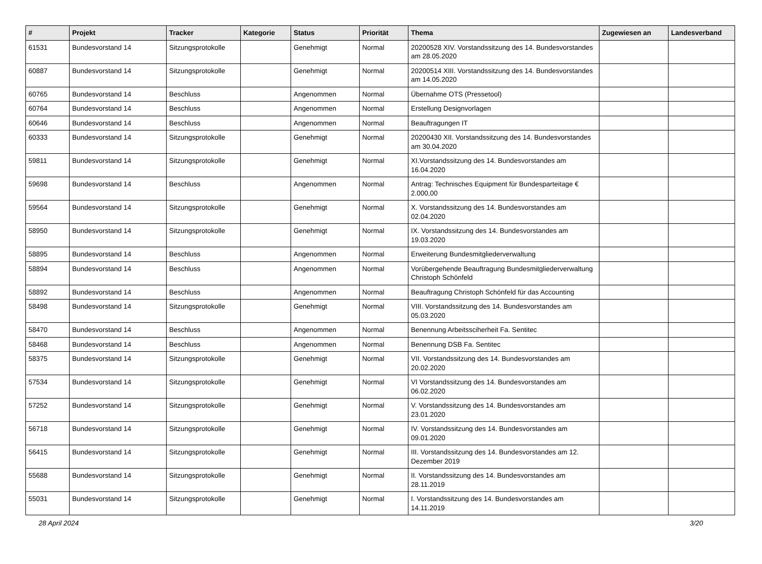| # | Projekt | Tracker | Kategorie | Status | Priorität | Thema | Zugewiesen an | Landesverband |
| --- | --- | --- | --- | --- | --- | --- | --- | --- |
| 61531 | Bundesvorstand 14 | Sitzungsprotokolle | | Genehmigt | Normal | 20200528 XIV. Vorstandssitzung des 14. Bundesvorstandes am 28.05.2020 | | |
| 60887 | Bundesvorstand 14 | Sitzungsprotokolle | | Genehmigt | Normal | 20200514 XIII. Vorstandssitzung des 14. Bundesvorstandes am 14.05.2020 | | |
| 60765 | Bundesvorstand 14 | Beschluss | | Angenommen | Normal | Übernahme OTS (Pressetool) | | |
| 60764 | Bundesvorstand 14 | Beschluss | | Angenommen | Normal | Erstellung Designvorlagen | | |
| 60646 | Bundesvorstand 14 | Beschluss | | Angenommen | Normal | Beauftragungen IT | | |
| 60333 | Bundesvorstand 14 | Sitzungsprotokolle | | Genehmigt | Normal | 20200430 XII. Vorstandssitzung des 14. Bundesvorstandes am 30.04.2020 | | |
| 59811 | Bundesvorstand 14 | Sitzungsprotokolle | | Genehmigt | Normal | XI.Vorstandssitzung des 14. Bundesvorstandes am 16.04.2020 | | |
| 59698 | Bundesvorstand 14 | Beschluss | | Angenommen | Normal | Antrag: Technisches Equipment für Bundesparteitage € 2.000,00 | | |
| 59564 | Bundesvorstand 14 | Sitzungsprotokolle | | Genehmigt | Normal | X. Vorstandssitzung des 14. Bundesvorstandes am 02.04.2020 | | |
| 58950 | Bundesvorstand 14 | Sitzungsprotokolle | | Genehmigt | Normal | IX. Vorstandssitzung des 14. Bundesvorstandes am 19.03.2020 | | |
| 58895 | Bundesvorstand 14 | Beschluss | | Angenommen | Normal | Erweiterung Bundesmitgliederverwaltung | | |
| 58894 | Bundesvorstand 14 | Beschluss | | Angenommen | Normal | Vorübergehende Beauftragung Bundesmitgliederverwaltung Christoph Schönfeld | | |
| 58892 | Bundesvorstand 14 | Beschluss | | Angenommen | Normal | Beauftragung Christoph Schönfeld für das Accounting | | |
| 58498 | Bundesvorstand 14 | Sitzungsprotokolle | | Genehmigt | Normal | VIII. Vorstandssitzung des 14. Bundesvorstandes am 05.03.2020 | | |
| 58470 | Bundesvorstand 14 | Beschluss | | Angenommen | Normal | Benennung Arbeitssciherheit Fa. Sentitec | | |
| 58468 | Bundesvorstand 14 | Beschluss | | Angenommen | Normal | Benennung DSB Fa. Sentitec | | |
| 58375 | Bundesvorstand 14 | Sitzungsprotokolle | | Genehmigt | Normal | VII. Vorstandssitzung des 14. Bundesvorstandes am 20.02.2020 | | |
| 57534 | Bundesvorstand 14 | Sitzungsprotokolle | | Genehmigt | Normal | VI Vorstandssitzung des 14. Bundesvorstandes am 06.02.2020 | | |
| 57252 | Bundesvorstand 14 | Sitzungsprotokolle | | Genehmigt | Normal | V. Vorstandssitzung des 14. Bundesvorstandes am 23.01.2020 | | |
| 56718 | Bundesvorstand 14 | Sitzungsprotokolle | | Genehmigt | Normal | IV. Vorstandssitzung des 14. Bundesvorstandes am 09.01.2020 | | |
| 56415 | Bundesvorstand 14 | Sitzungsprotokolle | | Genehmigt | Normal | III. Vorstandssitzung des 14. Bundesvorstandes am 12. Dezember 2019 | | |
| 55688 | Bundesvorstand 14 | Sitzungsprotokolle | | Genehmigt | Normal | II. Vorstandssitzung des 14. Bundesvorstandes am 28.11.2019 | | |
| 55031 | Bundesvorstand 14 | Sitzungsprotokolle | | Genehmigt | Normal | I. Vorstandssitzung des 14. Bundesvorstandes am 14.11.2019 | | |
28 April 2024 3/20